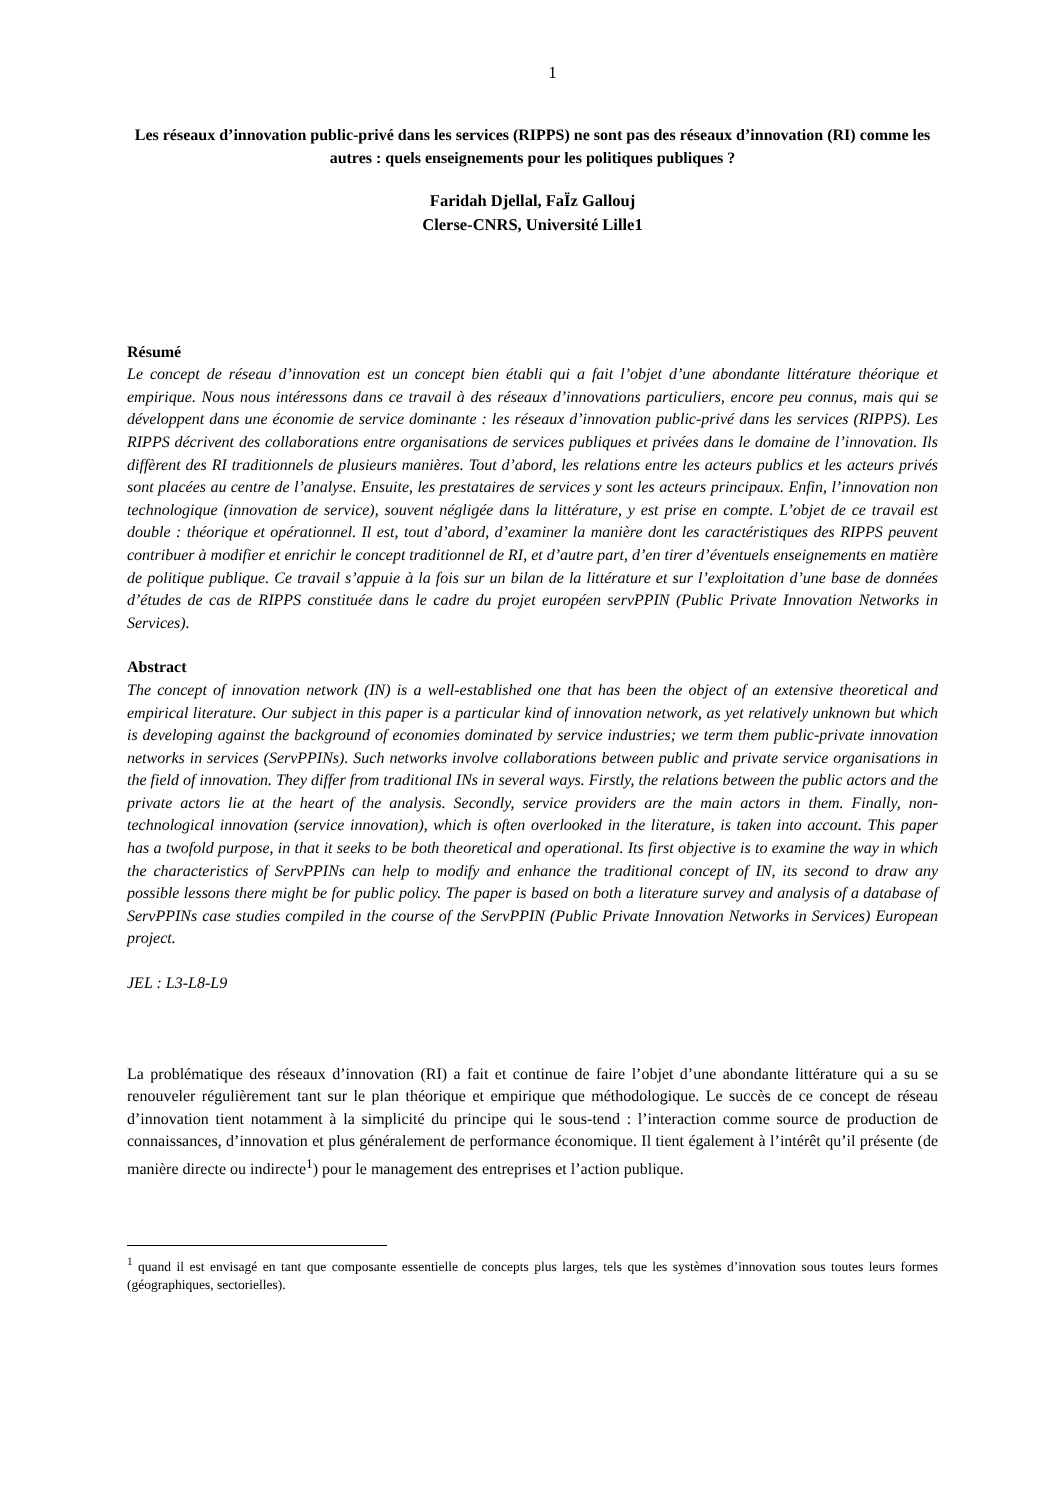1
Les réseaux d’innovation public-privé dans les services (RIPPS) ne sont pas des réseaux d’innovation (RI) comme les autres : quels enseignements pour les politiques publiques ?
Faridah Djellal, FaÏz Gallouj
Clerse-CNRS, Université Lille1
Résumé
Le concept de réseau d’innovation est un concept bien établi qui a fait l’objet d’une abondante littérature théorique et empirique. Nous nous intéressons dans ce travail à des réseaux d’innovations particuliers, encore peu connus, mais qui se développent dans une économie de service dominante : les réseaux d’innovation public-privé dans les services (RIPPS). Les RIPPS décrivent des collaborations entre organisations de services publiques et privées dans le domaine de l’innovation. Ils diffèrent des RI traditionnels de plusieurs manières. Tout d’abord, les relations entre les acteurs publics et les acteurs privés sont placées au centre de l’analyse. Ensuite, les prestataires de services y sont les acteurs principaux. Enfin, l’innovation non technologique (innovation de service), souvent négligée dans la littérature, y est prise en compte. L’objet de ce travail est double : théorique et opérationnel. Il est, tout d’abord, d’examiner la manière dont les caractéristiques des RIPPS peuvent contribuer à modifier et enrichir le concept traditionnel de RI, et d’autre part, d’en tirer d’éventuels enseignements en matière de politique publique. Ce travail s’appuie à la fois sur un bilan de la littérature et sur l’exploitation d’une base de données d’études de cas de RIPPS constituée dans le cadre du projet européen servPPIN (Public Private Innovation Networks in Services).
Abstract
The concept of innovation network (IN) is a well-established one that has been the object of an extensive theoretical and empirical literature. Our subject in this paper is a particular kind of innovation network, as yet relatively unknown but which is developing against the background of economies dominated by service industries; we term them public-private innovation networks in services (ServPPINs). Such networks involve collaborations between public and private service organisations in the field of innovation. They differ from traditional INs in several ways. Firstly, the relations between the public actors and the private actors lie at the heart of the analysis. Secondly, service providers are the main actors in them. Finally, non-technological innovation (service innovation), which is often overlooked in the literature, is taken into account. This paper has a twofold purpose, in that it seeks to be both theoretical and operational. Its first objective is to examine the way in which the characteristics of ServPPINs can help to modify and enhance the traditional concept of IN, its second to draw any possible lessons there might be for public policy. The paper is based on both a literature survey and analysis of a database of ServPPINs case studies compiled in the course of the ServPPIN (Public Private Innovation Networks in Services) European project.
JEL : L3-L8-L9
La problématique des réseaux d’innovation (RI) a fait et continue de faire l’objet d’une abondante littérature qui a su se renouveler régulièrement tant sur le plan théorique et empirique que méthodologique. Le succès de ce concept de réseau d’innovation tient notamment à la simplicité du principe qui le sous-tend : l’interaction comme source de production de connaissances, d’innovation et plus généralement de performance économique. Il tient également à l’intérêt qu’il présente (de manière directe ou indirecte<sup>1</sup>) pour le management des entreprises et l’action publique.
<sup>1</sup> quand il est envisagé en tant que composante essentielle de concepts plus larges, tels que les systèmes d’innovation sous toutes leurs formes (géographiques, sectorielles).